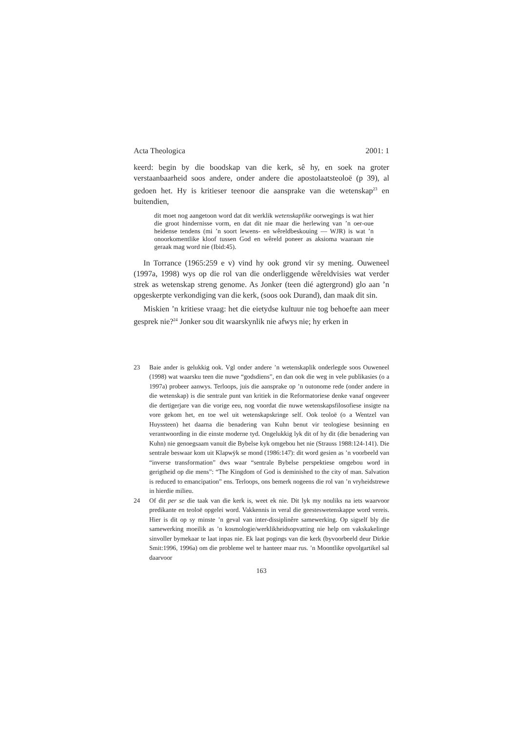Acta Theologica 2001: 1
keerd: begin by die boodskap van die kerk, sê hy, en soek na groter verstaanbaarheid soos andere, onder andere die apostolaatsteoloë (p 39), al gedoen het. Hy is kritieser teenoor die aansprake van die wetenskap<sup>23</sup> en buitendien,
dit moet nog aangetoon word dat dit werklik wetenskaplike oorwegings is wat hier die groot hindernisse vorm, en dat dit nie maar die herlewing van ’n oer-oue heidense tendens (mi ’n soort lewens- en wêreldbeskouing — WJR) is wat ’n onoorkomentlike kloof tussen God en wêreld poneer as aksioma waaraan nie geraak mag word nie (Ibid:45).
In Torrance (1965:259 e v) vind hy ook grond vir sy mening. Ouweneel (1997a, 1998) wys op die rol van die onderliggende wêreldvisies wat verder strek as wetenskap streng genome. As Jonker (teen dié agtergrond) glo aan ’n opgeskerpte verkondiging van die kerk, (soos ook Durand), dan maak dit sin.
Miskien ’n kritiese vraag: het die eietydse kultuur nie tog behoefte aan meer gesprek nie?<sup>24</sup> Jonker sou dit waarskynlik nie afwys nie; hy erken in
23 Baie ander is gelukkig ook. Vgl onder andere ’n wetenskaplik onderlegde soos Ouweneel (1998) wat waarsku teen die nuwe “godsdiens”, en dan ook die weg in vele publikasies (o a 1997a) probeer aanwys. Terloops, juis die aansprake op ’n outonome rede (onder andere in die wetenskap) is die sentrale punt van kritiek in die Reformatoriese denke vanaf ongeveer die dertigerjare van die vorige eeu, nog voordat die nuwe wetenskapsfilosofiese insigte na vore gekom het, en toe wel uit wetenskapskringe self. Ook teoloë (o a Wentzel van Huyssteen) het daarna die benadering van Kuhn benut vir teologiese besinning en verantwoording in die einste moderne tyd. Ongelukkig lyk dit of hy dit (die benadering van Kuhn) nie genoegsaam vanuit die Bybelse kyk omgebou het nie (Strauss 1988:124-141). Die sentrale beswaar kom uit Klapwÿk se mond (1986:147): dit word gesien as ’n voorbeeld van “inverse transformation” dws waar “sentrale Bybelse perspektiese omgebou word in gerigtheid op die mens”: “The Kingdom of God is deminished to the city of man. Salvation is reduced to emancipation” ens. Terloops, ons bemerk nogeens die rol van ’n vryheidstrewe in hierdie milieu.
24 Of dit per se die taak van die kerk is, weet ek nie. Dit lyk my nouliks na iets waarvoor predikante en teoloë opgelei word. Vakkennis in veral die geesteswetenskappe word vereis. Hier is dit op sy minste ’n geval van inter-dissiplinêre samewerking. Op sigself bly die samewerking moeilik as ’n kosmologie/werklikheidsopvatting nie help om vakskakelinge sinvoller bymekaar te laat inpas nie. Ek laat pogings van die kerk (byvoorbeeld deur Dirkie Smit:1996, 1996a) om die probleme wel te hanteer maar rus. ’n Moontlike opvolgartikel sal daarvoor
163